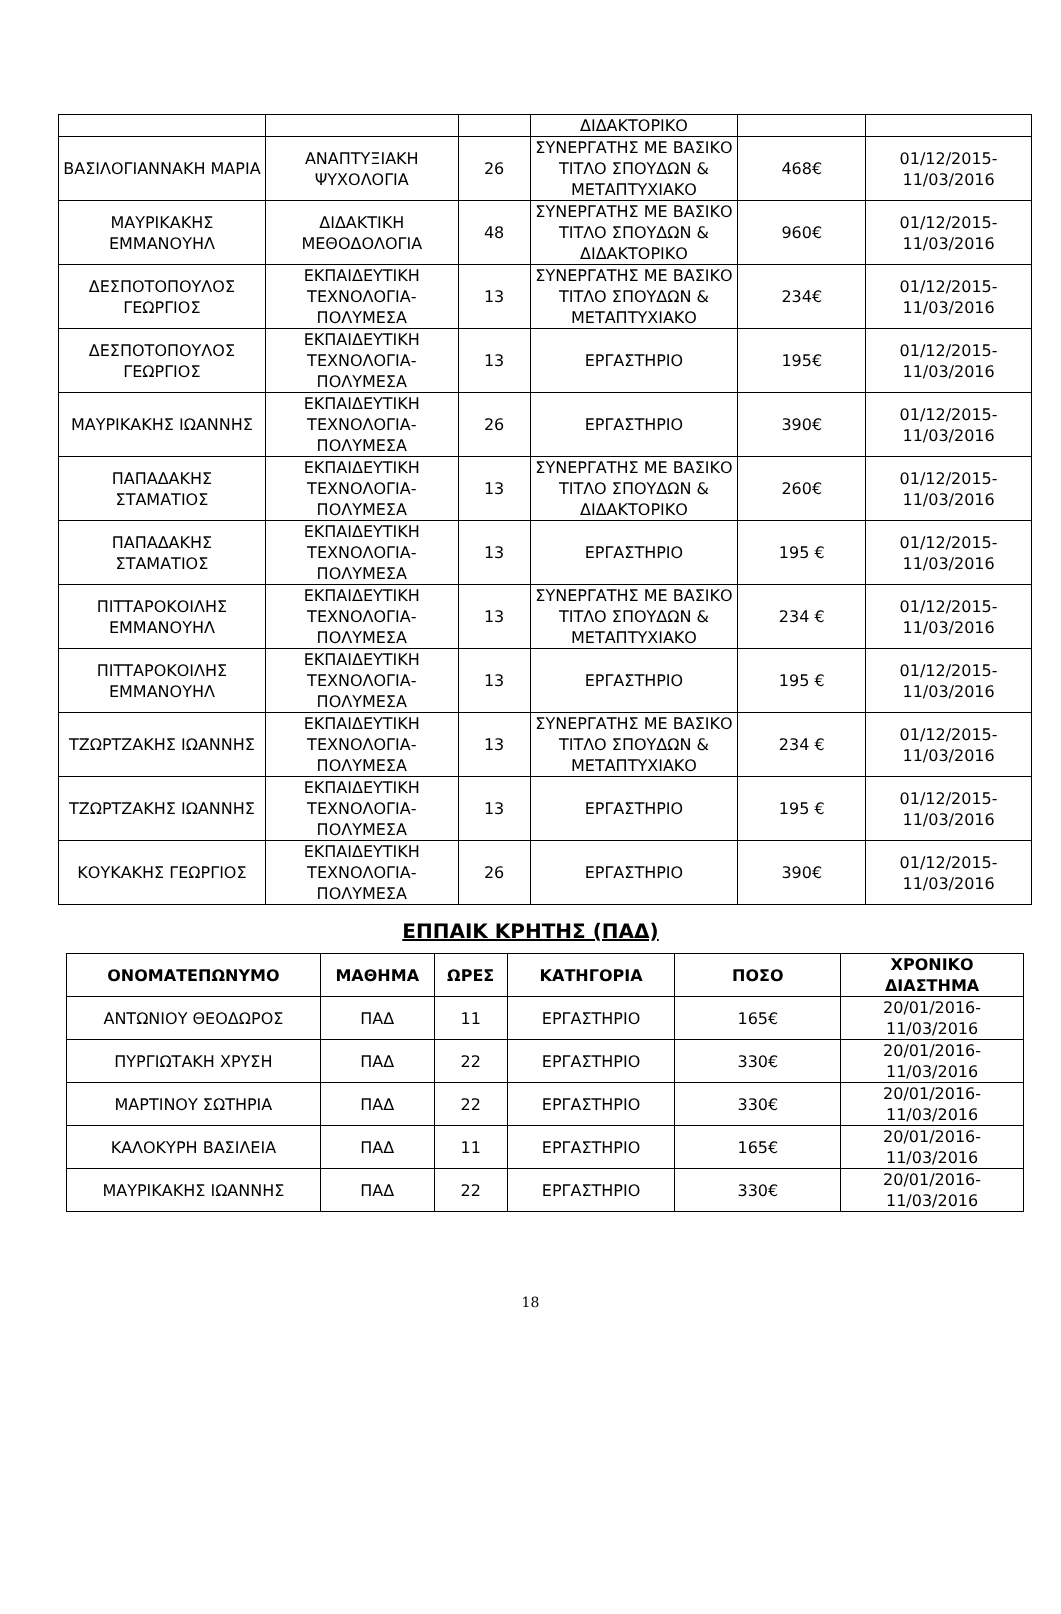| | | | ΔΙΔΑΚΤΟΡΙΚΟ | | |
| ΒΑΣΙΛΟΓΙΑΝΝΑΚΗ ΜΑΡΙΑ | ΑΝΑΠΤΥΞΙΑΚΗ ΨΥΧΟΛΟΓΙΑ | 26 | ΣΥΝΕΡΓΑΤΗΣ ΜΕ ΒΑΣΙΚΟ ΤΙΤΛΟ ΣΠΟΥΔΩΝ & ΜΕΤΑΠΤΥΧΙΑΚΟ | 468€ | 01/12/2015-11/03/2016 |
| ΜΑΥΡΙΚΑΚΗΣ ΕΜΜΑΝΟΥΗΛ | ΔΙΔΑΚΤΙΚΗ ΜΕΘΟΔΟΛΟΓΙΑ | 48 | ΣΥΝΕΡΓΑΤΗΣ ΜΕ ΒΑΣΙΚΟ ΤΙΤΛΟ ΣΠΟΥΔΩΝ & ΔΙΔΑΚΤΟΡΙΚΟ | 960€ | 01/12/2015-11/03/2016 |
| ΔΕΣΠΟΤΟΠΟΥΛΟΣ ΓΕΩΡΓΙΟΣ | ΕΚΠΑΙΔΕΥΤΙΚΗ ΤΕΧΝΟΛΟΓΙΑ-ΠΟΛΥΜΕΣΑ | 13 | ΣΥΝΕΡΓΑΤΗΣ ΜΕ ΒΑΣΙΚΟ ΤΙΤΛΟ ΣΠΟΥΔΩΝ & ΜΕΤΑΠΤΥΧΙΑΚΟ | 234€ | 01/12/2015-11/03/2016 |
| ΔΕΣΠΟΤΟΠΟΥΛΟΣ ΓΕΩΡΓΙΟΣ | ΕΚΠΑΙΔΕΥΤΙΚΗ ΤΕΧΝΟΛΟΓΙΑ-ΠΟΛΥΜΕΣΑ | 13 | ΕΡΓΑΣΤΗΡΙΟ | 195€ | 01/12/2015-11/03/2016 |
| ΜΑΥΡΙΚΑΚΗΣ ΙΩΑΝΝΗΣ | ΕΚΠΑΙΔΕΥΤΙΚΗ ΤΕΧΝΟΛΟΓΙΑ-ΠΟΛΥΜΕΣΑ | 26 | ΕΡΓΑΣΤΗΡΙΟ | 390€ | 01/12/2015-11/03/2016 |
| ΠΑΠΑΔΑΚΗΣ ΣΤΑΜΑΤΙΟΣ | ΕΚΠΑΙΔΕΥΤΙΚΗ ΤΕΧΝΟΛΟΓΙΑ-ΠΟΛΥΜΕΣΑ | 13 | ΣΥΝΕΡΓΑΤΗΣ ΜΕ ΒΑΣΙΚΟ ΤΙΤΛΟ ΣΠΟΥΔΩΝ & ΔΙΔΑΚΤΟΡΙΚΟ | 260€ | 01/12/2015-11/03/2016 |
| ΠΑΠΑΔΑΚΗΣ ΣΤΑΜΑΤΙΟΣ | ΕΚΠΑΙΔΕΥΤΙΚΗ ΤΕΧΝΟΛΟΓΙΑ-ΠΟΛΥΜΕΣΑ | 13 | ΕΡΓΑΣΤΗΡΙΟ | 195 € | 01/12/2015-11/03/2016 |
| ΠΙΤΤΑΡΟΚΟΙΛΗΣ ΕΜΜΑΝΟΥΗΛ | ΕΚΠΑΙΔΕΥΤΙΚΗ ΤΕΧΝΟΛΟΓΙΑ-ΠΟΛΥΜΕΣΑ | 13 | ΣΥΝΕΡΓΑΤΗΣ ΜΕ ΒΑΣΙΚΟ ΤΙΤΛΟ ΣΠΟΥΔΩΝ & ΜΕΤΑΠΤΥΧΙΑΚΟ | 234 € | 01/12/2015-11/03/2016 |
| ΠΙΤΤΑΡΟΚΟΙΛΗΣ ΕΜΜΑΝΟΥΗΛ | ΕΚΠΑΙΔΕΥΤΙΚΗ ΤΕΧΝΟΛΟΓΙΑ-ΠΟΛΥΜΕΣΑ | 13 | ΕΡΓΑΣΤΗΡΙΟ | 195 € | 01/12/2015-11/03/2016 |
| ΤΖΩΡΤΖΑΚΗΣ ΙΩΑΝΝΗΣ | ΕΚΠΑΙΔΕΥΤΙΚΗ ΤΕΧΝΟΛΟΓΙΑ-ΠΟΛΥΜΕΣΑ | 13 | ΣΥΝΕΡΓΑΤΗΣ ΜΕ ΒΑΣΙΚΟ ΤΙΤΛΟ ΣΠΟΥΔΩΝ & ΜΕΤΑΠΤΥΧΙΑΚΟ | 234 € | 01/12/2015-11/03/2016 |
| ΤΖΩΡΤΖΑΚΗΣ ΙΩΑΝΝΗΣ | ΕΚΠΑΙΔΕΥΤΙΚΗ ΤΕΧΝΟΛΟΓΙΑ-ΠΟΛΥΜΕΣΑ | 13 | ΕΡΓΑΣΤΗΡΙΟ | 195 € | 01/12/2015-11/03/2016 |
| ΚΟΥΚΑΚΗΣ ΓΕΩΡΓΙΟΣ | ΕΚΠΑΙΔΕΥΤΙΚΗ ΤΕΧΝΟΛΟΓΙΑ-ΠΟΛΥΜΕΣΑ | 26 | ΕΡΓΑΣΤΗΡΙΟ | 390€ | 01/12/2015-11/03/2016 |
ΕΠΠΑΙΚ ΚΡΗΤΗΣ (ΠΑΔ)
| ΟΝΟΜΑΤΕΠΩΝΥΜΟ | ΜΑΘΗΜΑ | ΩΡΕΣ | ΚΑΤΗΓΟΡΙΑ | ΠΟΣΟ | ΧΡΟΝΙΚΟ ΔΙΑΣΤΗΜΑ |
| --- | --- | --- | --- | --- | --- |
| ΑΝΤΩΝΙΟΥ ΘΕΟΔΩΡΟΣ | ΠΑΔ | 11 | ΕΡΓΑΣΤΗΡΙΟ | 165€ | 20/01/2016-11/03/2016 |
| ΠΥΡΓΙΩΤΑΚΗ ΧΡΥΣΗ | ΠΑΔ | 22 | ΕΡΓΑΣΤΗΡΙΟ | 330€ | 20/01/2016-11/03/2016 |
| ΜΑΡΤΙΝΟΥ ΣΩΤΗΡΙΑ | ΠΑΔ | 22 | ΕΡΓΑΣΤΗΡΙΟ | 330€ | 20/01/2016-11/03/2016 |
| ΚΑΛΟΚΥΡΗ ΒΑΣΙΛΕΙΑ | ΠΑΔ | 11 | ΕΡΓΑΣΤΗΡΙΟ | 165€ | 20/01/2016-11/03/2016 |
| ΜΑΥΡΙΚΑΚΗΣ ΙΩΑΝΝΗΣ | ΠΑΔ | 22 | ΕΡΓΑΣΤΗΡΙΟ | 330€ | 20/01/2016-11/03/2016 |
18